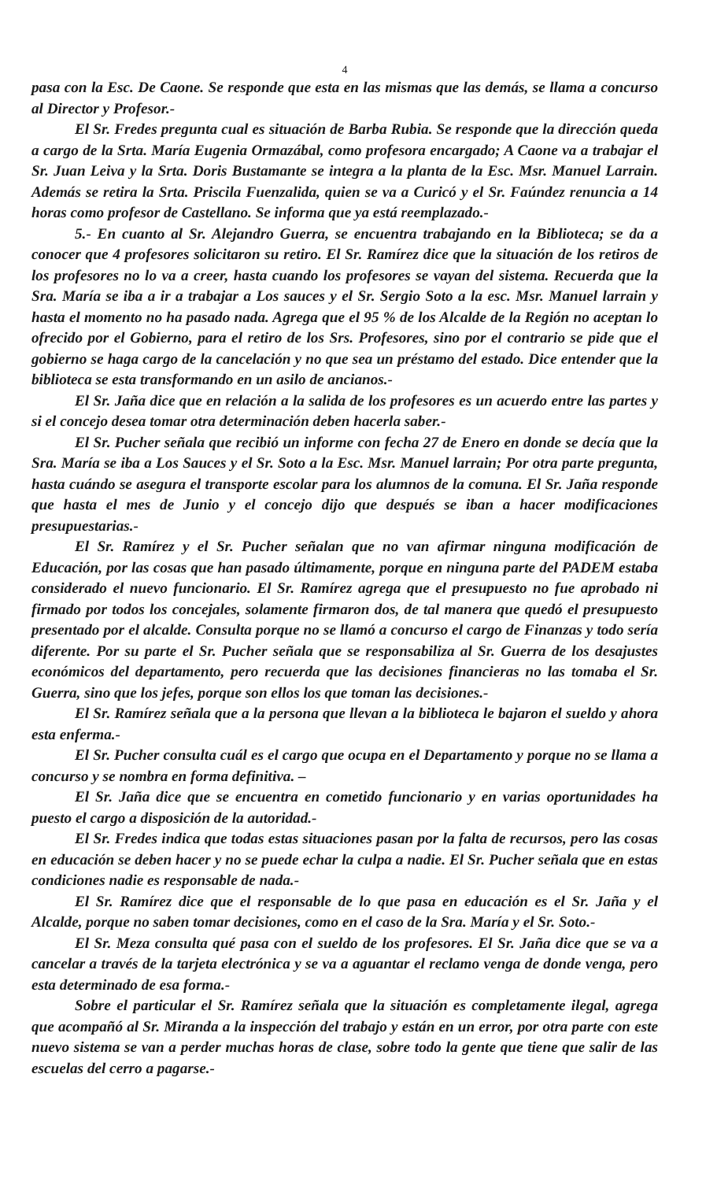4
pasa con la Esc. De Caone. Se responde que esta en las mismas que las demás, se llama a concurso al Director y Profesor.-
El Sr. Fredes pregunta cual es situación de Barba Rubia. Se responde que la dirección queda a cargo de la Srta. María Eugenia Ormazábal, como profesora encargado; A Caone va a trabajar el Sr. Juan Leiva y la Srta. Doris Bustamante se integra a la planta de la Esc. Msr. Manuel Larrain. Además se retira la Srta. Priscila Fuenzalida, quien se va a Curicó y el Sr. Faúndez renuncia a 14 horas como profesor de Castellano. Se informa que ya está reemplazado.-
5.- En cuanto al Sr. Alejandro Guerra, se encuentra trabajando en la Biblioteca; se da a conocer que 4 profesores solicitaron su retiro. El Sr. Ramírez dice que la situación de los retiros de los profesores no lo va a creer, hasta cuando los profesores se vayan del sistema. Recuerda que la Sra. María se iba a ir a trabajar a Los sauces y el Sr. Sergio Soto a la esc. Msr. Manuel larrain y hasta el momento no ha pasado nada. Agrega que el 95 % de los Alcalde de la Región no aceptan lo ofrecido por el Gobierno, para el retiro de los Srs. Profesores, sino por el contrario se pide que el gobierno se haga cargo de la cancelación y no que sea un préstamo del estado. Dice entender que la biblioteca se esta transformando en un asilo de ancianos.-
El Sr. Jaña dice que en relación a la salida de los profesores es un acuerdo entre las partes y si el concejo desea tomar otra determinación deben hacerla saber.-
El Sr. Pucher señala que recibió un informe con fecha 27 de Enero en donde se decía que la Sra. María se iba a Los Sauces y el Sr. Soto a la Esc. Msr. Manuel larrain; Por otra parte pregunta, hasta cuándo se asegura el transporte escolar para los alumnos de la comuna. El Sr. Jaña responde que hasta el mes de Junio y el concejo dijo que después se iban a hacer modificaciones presupuestarias.-
El Sr. Ramírez y el Sr. Pucher señalan que no van afirmar ninguna modificación de Educación, por las cosas que han pasado últimamente, porque en ninguna parte del PADEM estaba considerado el nuevo funcionario. El Sr. Ramírez agrega que el presupuesto no fue aprobado ni firmado por todos los concejales, solamente firmaron dos, de tal manera que quedó el presupuesto presentado por el alcalde. Consulta porque no se llamó a concurso el cargo de Finanzas y todo sería diferente. Por su parte el Sr. Pucher señala que se responsabiliza al Sr. Guerra de los desajustes económicos del departamento, pero recuerda que las decisiones financieras no las tomaba el Sr. Guerra, sino que los jefes, porque son ellos los que toman las decisiones.-
El Sr. Ramírez señala que a la persona que llevan a la biblioteca le bajaron el sueldo y ahora esta enferma.-
El Sr. Pucher consulta cuál es el cargo que ocupa en el Departamento y porque no se llama a concurso y se nombra en forma definitiva. –
El Sr. Jaña dice que se encuentra en cometido funcionario y en varias oportunidades ha puesto el cargo a disposición de la autoridad.-
El Sr. Fredes indica que todas estas situaciones pasan por la falta de recursos, pero las cosas en educación se deben hacer y no se puede echar la culpa a nadie. El Sr. Pucher señala que en estas condiciones nadie es responsable de nada.-
El Sr. Ramírez dice que el responsable de lo que pasa en educación es el Sr. Jaña y el Alcalde, porque no saben tomar decisiones, como en el caso de la Sra. María y el Sr. Soto.-
El Sr. Meza consulta qué pasa con el sueldo de los profesores. El Sr. Jaña dice que se va a cancelar a través de la tarjeta electrónica y se va a aguantar el reclamo venga de donde venga, pero esta determinado de esa forma.-
Sobre el particular el Sr. Ramírez señala que la situación es completamente ilegal, agrega que acompañó al Sr. Miranda a la inspección del trabajo y están en un error, por otra parte con este nuevo sistema se van a perder muchas horas de clase, sobre todo la gente que tiene que salir de las escuelas del cerro a pagarse.-